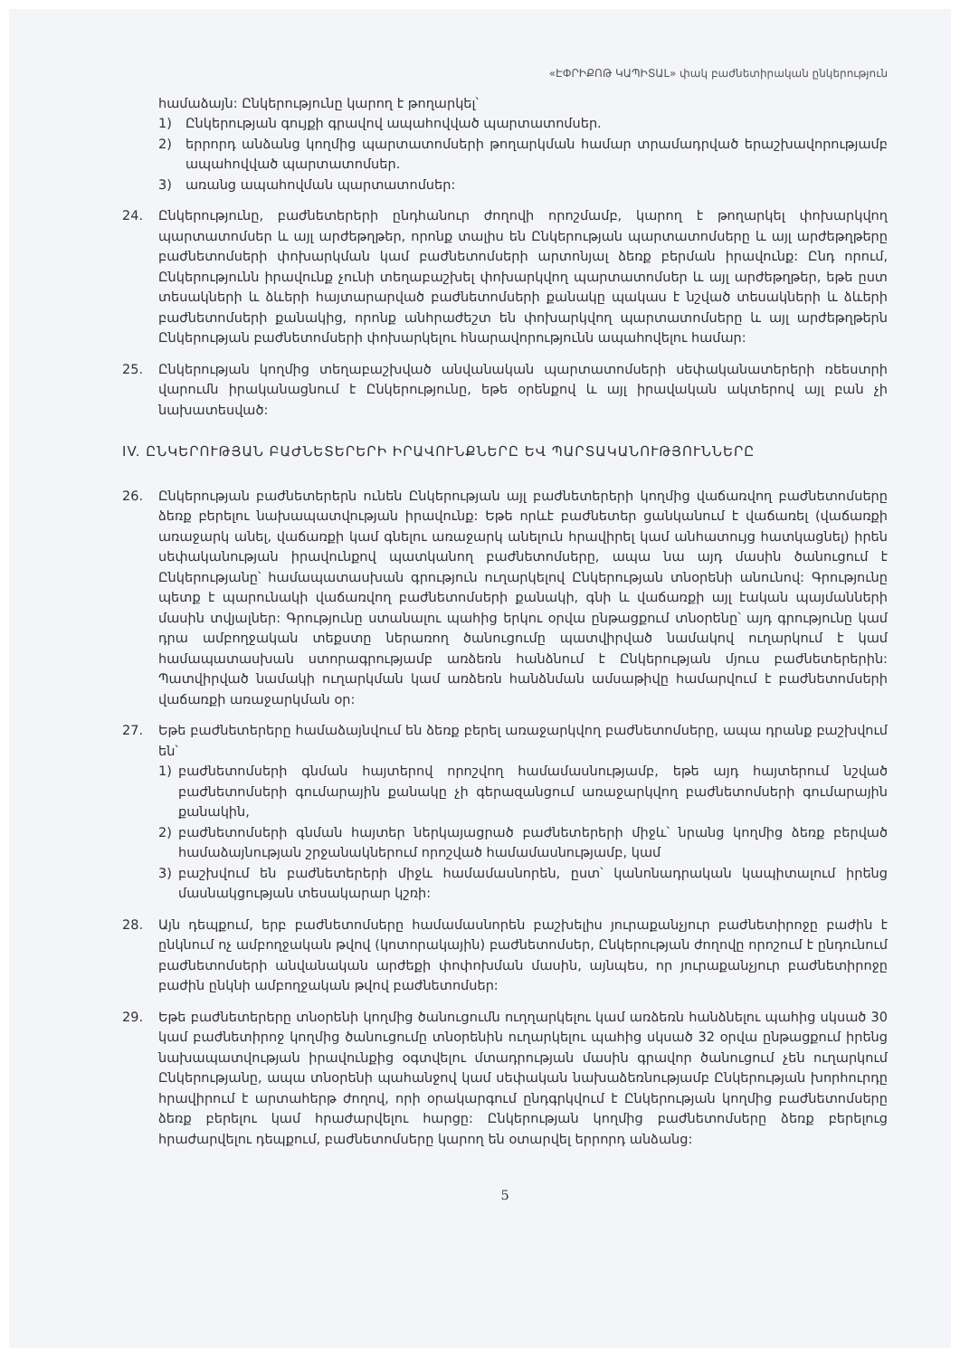«ԷՓՐԻՔՈԹ ԿԱՊԻՏԱԼ» փակ բաժնետիրական ընկերություն
համաձայն: Ընկերությունը կարող է թողարկել՝
1) Ընկերության գույքի գրավով ապահովված պարտատոմսեր.
2) երրորդ անձանց կողմից պարտատոմսերի թողարկման համար տրամադրված երաշխավորությամբ ապահովված պարտատոմսեր.
3) առանց ապահովման պարտատոմսեր:
24. Ընկերությունը, բաժնետերերի ընդհանուր ժողովի որոշմամբ, կարող է թողարկել փոխարկվող պարտատոմսեր և այլ արժեթղթեր, որոնք տալիս են Ընկերության պարտատոմսերը և այլ արժեթղթերը բաժնետոմսերի փոխարկման կամ բաժնետոմսերի արտոնյալ ձեռք բերման իրավունք: Ընդ որում, Ընկերությունն իրավունք չունի տեղաբաշխել փոխարկվող պարտատոմսեր և այլ արժեթղթեր, եթե ըստ տեսակների և ձևերի հայտարարված բաժնետոմսերի քանակը պակաս է նշված տեսակների և ձևերի բաժնետոմսերի քանակից, որոնք անհրաժեշտ են փոխարկվող պարտատոմսերը և այլ արժեթղթերն Ընկերության բաժնետոմսերի փոխարկելու հնարավորությունն ապահովելու համար:
25. Ընկերության կողմից տեղաբաշխված անվանական պարտատոմսերի սեփականատերերի ռեեստրի վարումն իրականացնում է Ընկերությունը, եթե օրենքով և այլ իրավական ակտերով այլ բան չի նախատեսված:
IV. ԸՆԿԵՐՈՒԹՅԱՆ ԲԱԺՆԵՏԵՐԵՐԻ ԻՐԱՎՈՒՆՔՆԵՐԸ ԵՎ ՊԱՐՏԱԿԱՆՈՒԹՅՈՒՆՆԵՐԸ
26. Ընկերության բաժնետերերն ունեն Ընկերության այլ բաժնետերերի կողմից վաճառվող բաժնետոմսերը ձեռք բերելու նախապատվության իրավունք: Եթե որևէ բաժնետեր ցանկանում է վաճառել (վաճառքի առաջարկ անել, վաճառքի կամ գնելու առաջարկ անելուն հրավիրել կամ անհատույց հատկացնել) իրեն սեփականության իրավունքով պատկանող բաժնետոմսերը, ապա նա այդ մասին ծանուցում է Ընկերությանը՝ համապատասխան գրություն ուղարկելով Ընկերության տնօրենի անունով: Գրությունը պետք է պարունակի վաճառվող բաժնետոմսերի քանակի, գնի և վաճառքի այլ էական պայմանների մասին տվյալներ: Գրությունը ստանալու պահից երկու օրվա ընթացքում տնօրենը՝ այդ գրությունը կամ դրա ամբողջական տեքստը ներառող ծանուցումը պատվիրված նամակով ուղարկում է կամ համապատասխան ստորագրությամբ առձեռն հանձնում է Ընկերության մյուս բաժնետերերին: Պատվիրված նամակի ուղարկման կամ առձեռն հանձնման ամսաթիվը համարվում է բաժնետոմսերի վաճառքի առաջարկման օր:
27. Եթե բաժնետերերը համաձայնվում են ձեռք բերել առաջարկվող բաժնետոմսերը, ապա դրանք բաշխվում են՝
1) բաժնետոմսերի գնման հայտերով որոշվող համամասնությամբ, եթե այդ հայտերում նշված բաժնետոմսերի գումարային քանակը չի գերազանցում առաջարկվող բաժնետոմսերի գումարային քանակին,
2) բաժնետոմսերի գնման հայտեր ներկայացրած բաժնետերերի միջև՝ նրանց կողմից ձեռք բերված համաձայնության շրջանակներում որոշված համամասնությամբ, կամ
3) բաշխվում են բաժնետերերի միջև համամասնորեն, ըստ՝ կանոնադրական կապիտալում իրենց մասնակցության տեսակարար կշռի:
28. Այն դեպքում, երբ բաժնետոմսերը համամասնորեն բաշխելիս յուրաքանչյուր բաժնետիրոջը բաժին է ընկնում ոչ ամբողջական թվով (կոտորակային) բաժնետոմսեր, Ընկերության ժողովը որոշում է ընդունում բաժնետոմսերի անվանական արժեքի փոփոխման մասին, այնպես, որ յուրաքանչյուր բաժնետիրոջը բաժին ընկնի ամբողջական թվով բաժնետոմսեր:
29. Եթե բաժնետերերը տնօրենի կողմից ծանուցումն ուղղարկելու կամ առձեռն հանձնելու պահից սկսած 30 կամ բաժնետիրոջ կողմից ծանուցումը տնօրենին ուղարկելու պահից սկսած 32 օրվա ընթացքում իրենց նախապատվության իրավունքից օգտվելու մտադրության մասին գրավոր ծանուցում չեն ուղարկում Ընկերությանը, ապա տնօրենի պահանջով կամ սեփական նախաձեռնությամբ Ընկերության խորհուրդը հրավիրում է արտահերթ ժողով, որի օրակարգում ընդգրկվում է Ընկերության կողմից բաժնետոմսերը ձեռք բերելու կամ հրաժարվելու հարցը: Ընկերության կողմից բաժնետոմսերը ձեռք բերելուց հրաժարվելու դեպքում, բաժնետոմսերը կարող են օտարվել երրորդ անձանց:
5